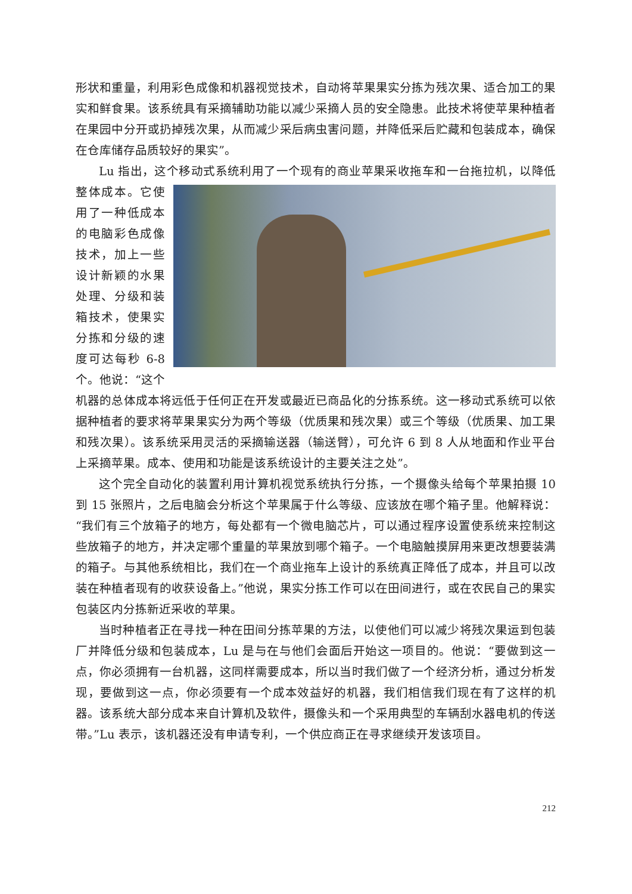形状和重量，利用彩色成像和机器视觉技术，自动将苹果果实分拣为残次果、适合加工的果实和鲜食果。该系统具有采摘辅助功能以减少采摘人员的安全隐患。此技术将使苹果种植者在果园中分开或扔掉残次果，从而减少采后病虫害问题，并降低采后贮藏和包装成本，确保在仓库储存品质较好的果实”。
Lu 指出，这个移动式系统利用了一个现有的商业苹果采收拖车和一台拖拉机，以降低整体成本。 它使用了一种低成本的电脑彩色成像技术，加上一些设计新颖的水果处理、分级和装箱技术，使果实分拣和分级的速度可达每秒 6-8 个。他说：“这个机器的总体成本将远低于任何正在开发或最近已商品化的分拣系统。这一移动式系统可以依据种植者的要求将苹果果实分为两个等级（优质果和残次果）或三个等级（优质果、加工果和残次果）。该系统采用灵活的采摘输送器（输送臂），可允许 6 到 8 人从地面和作业平台上采摘苹果。成本、使用和功能是该系统设计的主要关注之处”。
这个完全自动化的装置利用计算机视觉系统执行分拣，一个摄像头给每个苹果拍摄 10 到 15 张照片，之后电脑会分析这个苹果属于什么等级、应该放在哪个箱子里。他解释说：“我们有三个放箱子的地方，每处都有一个微电脑芯片，可以通过程序设置使系统来控制这些放箱子的地方，并决定哪个重量的苹果放到哪个箱子。一个电脑触摸屏用来更改想要装满的箱子。与其他系统相比，我们在一个商业拖车上设计的系统真正降低了成本，并且可以改装在种植者现有的收获设备上。”他说，果实分拣工作可以在田间进行，或在农民自己的果实包装区内分拣新近采收的苹果。
当时种植者正在寻找一种在田间分拣苹果的方法，以使他们可以减少将残次果运到包装厂并降低分级和包装成本，Lu 是与在与他们会面后开始这一项目的。他说：“要做到这一点，你必须拥有一台机器，这同样需要成本，所以当时我们做了一个经济分析，通过分析发现，要做到这一点，你必须要有一个成本效益好的机器，我们相信我们现在有了这样的机器。该系统大部分成本来自计算机及软件，摄像头和一个采用典型的车辆刮水器电机的传送带。”Lu 表示，该机器还没有申请专利，一个供应商正在寻求继续开发该项目。
212